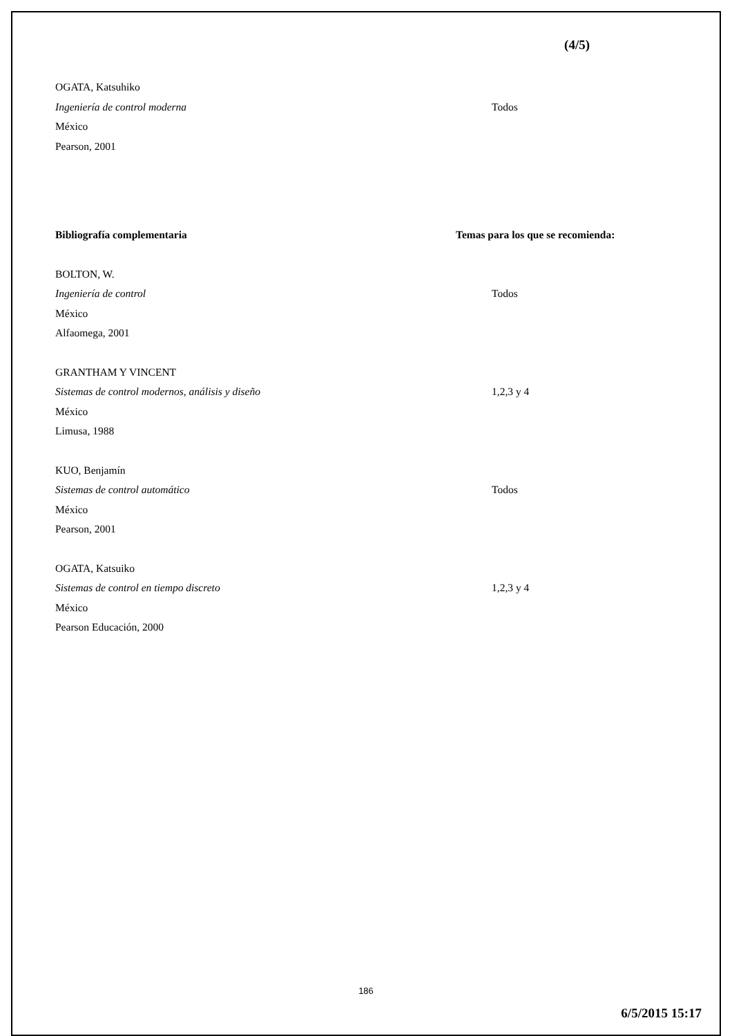(4/5)
OGATA, Katsuhiko
Ingeniería de control moderna Todos
México
Pearson, 2001
Bibliografía complementaria Temas para los que se recomienda:
BOLTON, W.
Ingeniería de control Todos
México
Alfaomega, 2001
GRANTHAM Y VINCENT
Sistemas de control modernos, análisis y diseño 1,2,3 y 4
México
Limusa, 1988
KUO, Benjamín
Sistemas de control automático Todos
México
Pearson, 2001
OGATA, Katsuiko
Sistemas de control en tiempo discreto 1,2,3 y 4
México
Pearson Educación, 2000
186
6/5/2015 15:17